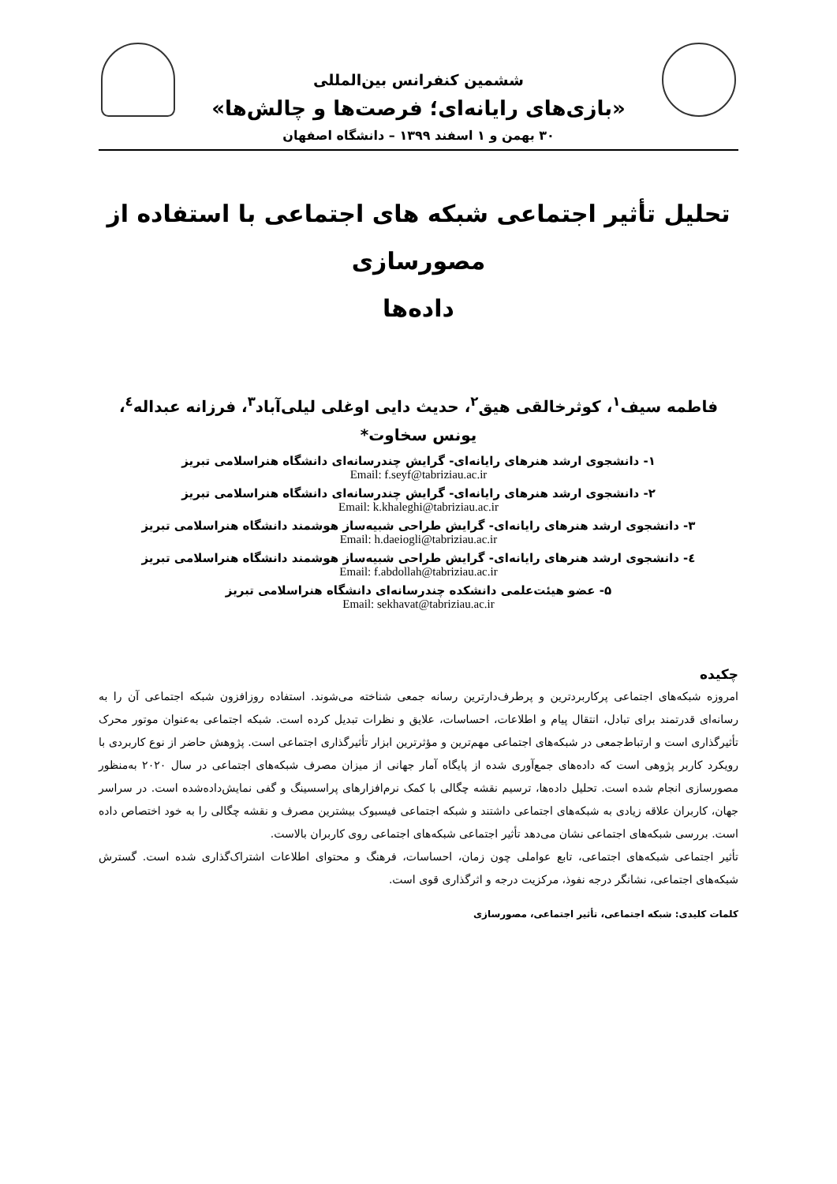ششمین کنفرانس بین‌المللی
«بازی‌های رایانه‌ای؛ فرصت‌ها و چالش‌ها»
۳۰ بهمن و ۱ اسفند ۱۳۹۹ – دانشگاه اصفهان
تحلیل تأثیر اجتماعی شبکه های اجتماعی با استفاده از مصورسازی
داده‌ها
فاطمه سیف<sup>۱</sup>، کوثرخالقی هیق<sup>۲</sup>، حدیث دایی اوغلی لیلی‌آباد<sup>۳</sup>، فرزانه عبداله<sup>٤</sup>، یونس سخاوت*
۱- دانشجوی ارشد هنرهای رایانه‌ای- گرایش چندرسانه‌ای دانشگاه هنراسلامی تبریز
Email: f.seyf@tabriziau.ac.ir
۲- دانشجوی ارشد هنرهای رایانه‌ای- گرایش چندرسانه‌ای دانشگاه هنراسلامی تبریز
Email: k.khaleghi@tabriziau.ac.ir
۳- دانشجوی ارشد هنرهای رایانه‌ای- گرایش طراحی شبیه‌ساز هوشمند دانشگاه هنراسلامی تبریز
Email: h.daeiogli@tabriziau.ac.ir
٤- دانشجوی ارشد هنرهای رایانه‌ای- گرایش طراحی شبیه‌ساز هوشمند دانشگاه هنراسلامی تبریز
Email: f.abdollah@tabriziau.ac.ir
۵- عضو هیئت‌علمی دانشکده چندرسانه‌ای دانشگاه هنراسلامی تبریز
Email: sekhavat@tabriziau.ac.ir
چکیده
امروزه شبکه‌های اجتماعی پرکاربردترین و پرطرف‌دارترین رسانه جمعی شناخته می‌شوند. استفاده روزافزون شبکه اجتماعی آن را به رسانه‌ای قدرتمند برای تبادل، انتقال پیام و اطلاعات، احساسات، علایق و نظرات تبدیل کرده است. شبکه اجتماعی به‌عنوان موتور محرک تأثیرگذاری است و ارتباط‌جمعی در شبکه‌های اجتماعی مهم‌ترین و مؤثرترین ابزار تأثیرگذاری اجتماعی است. پژوهش حاضر از نوع کاربردی با رویکرد کاربر پژوهی است که داده‌های جمع‌آوری شده از پایگاه آمار جهانی از میزان مصرف شبکه‌های اجتماعی در سال ۲۰۲۰ به‌منظور مصورسازی انجام شده است. تحلیل داده‌ها، ترسیم نقشه چگالی با کمک نرم‌افزارهای پراسسینگ و گفی نمایش‌داده‌شده است. در سراسر جهان، کاربران علاقه زیادی به شبکه‌های اجتماعی داشتند و شبکه اجتماعی فیسبوک بیشترین مصرف و نقشه چگالی را به خود اختصاص داده است. بررسی شبکه‌های اجتماعی نشان می‌دهد تأثیر اجتماعی شبکه‌های اجتماعی روی کاربران بالاست.
تأثیر اجتماعی شبکه‌های اجتماعی، تابع عواملی چون زمان، احساسات، فرهنگ و محتوای اطلاعات اشتراک‌گذاری شده است. گسترش شبکه‌های اجتماعی، نشانگر درجه نفوذ، مرکزیت درجه و اثرگذاری قوی است.
کلمات کلیدی: شبکه اجتماعی، تأثیر اجتماعی، مصورسازی